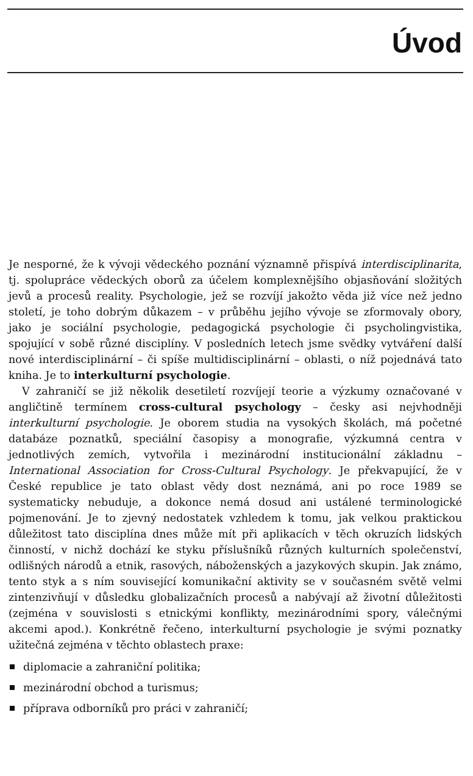Úvod
Je nesporné, že k vývoji vědeckého poznání významně přispívá interdisciplinarita, tj. spolupráce vědeckých oborů za účelem komplexnějšího objasňování složitých jevů a procesů reality. Psychologie, jež se rozvíjí jakožto věda již více než jedno století, je toho dobrým důkazem – v průběhu jejího vývoje se zformovaly obory, jako je sociální psychologie, pedagogická psychologie či psycholingvistika, spojující v sobě různé disciplíny. V posledních letech jsme svědky vytváření další nové interdisciplinární – či spíše multidisciplinární – oblasti, o níž pojednává tato kniha. Je to interkulturní psychologie.
V zahraničí se již několik desetiletí rozvíjejí teorie a výzkumy označované v angličtině termínem cross-cultural psychology – česky asi nejvhodněji interkulturní psychologie. Je oborem studia na vysokých školách, má početné databáze poznatků, speciální časopisy a monografie, výzkumná centra v jednotlivých zemích, vytvořila i mezinárodní institucionální základnu – International Association for Cross-Cultural Psychology. Je překvapující, že v České republice je tato oblast vědy dost neznámá, ani po roce 1989 se systematicky nebuduje, a dokonce nemá dosud ani ustálené terminologické pojmenování. Je to zjevný nedostatek vzhledem k tomu, jak velkou praktickou důležitost tato disciplína dnes může mít při aplikacích v těch okruzích lidských činností, v nichž dochází ke styku příslušníků různých kulturních společenství, odlišných národů a etnik, rasových, náboženských a jazykových skupin. Jak známo, tento styk a s ním související komunikační aktivity se v současném světě velmi zintenzivňují v důsledku globalizačních procesů a nabývají až životní důležitosti (zejména v souvislosti s etnickými konflikty, mezinárodními spory, válečnými akcemi apod.). Konkrétně řečeno, interkulturní psychologie je svými poznatky užitečná zejména v těchto oblastech praxe:
diplomacie a zahraniční politika;
mezinárodní obchod a turismus;
příprava odborníků pro práci v zahraničí;